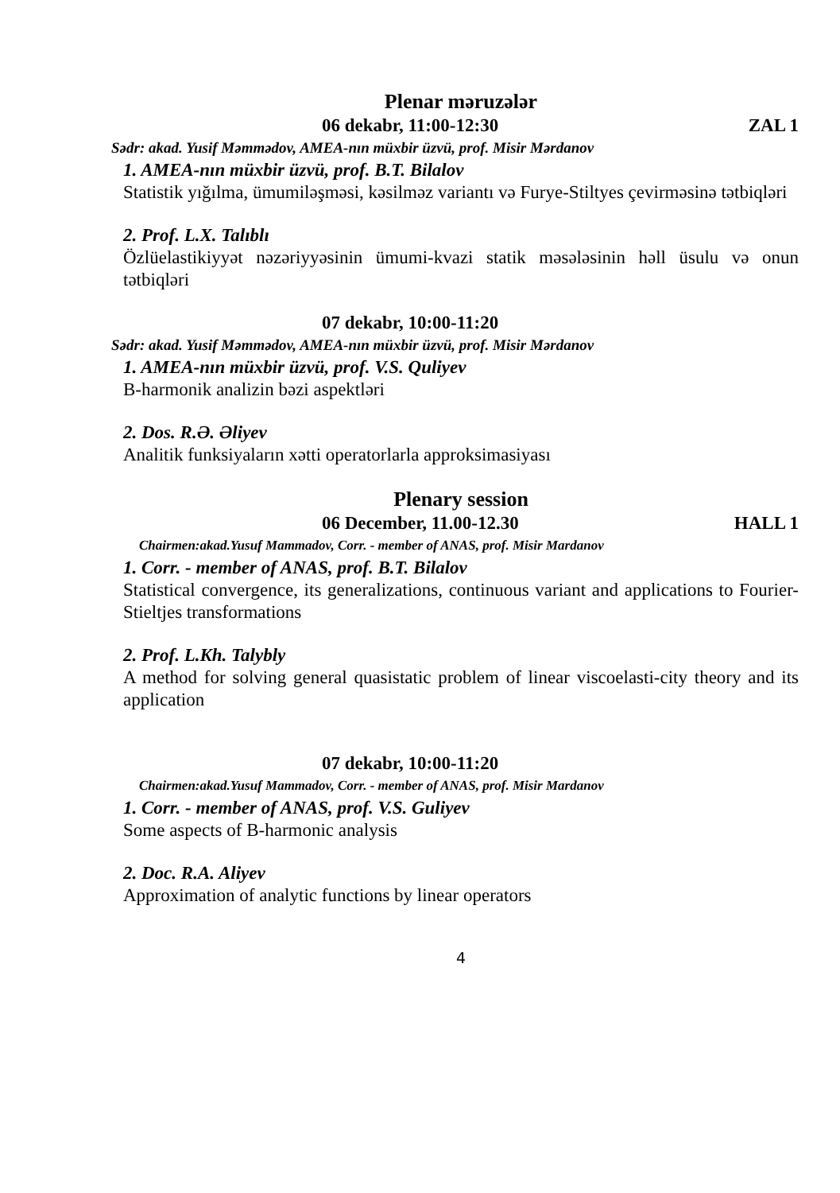Plenar məruzələr
06 dekabr, 11:00-12:30 ZAL 1
Sədr: akad. Yusif Məmmədov, AMEA-nın müxbir üzvü, prof. Misir Mərdanov
1. AMEA-nın müxbir üzvü, prof. B.T. Bilalov
Statistik yığılma, ümumiləşməsi, kəsilməz variantı və Furye-Stiltyes çevirməsinə tətbiqləri
2. Prof. L.X. Talıblı
Özlüelastikiyyət nəzəriyyəsinin ümumi-kvazi statik məsələsinin həll üsulu və onun tətbiqləri
07 dekabr, 10:00-11:20
Sədr: akad. Yusif Məmmədov, AMEA-nın müxbir üzvü, prof. Misir Mərdanov
1. AMEA-nın müxbir üzvü, prof. V.S. Quliyev
B-harmonik analizin bəzi aspektləri
2. Dos. R.Ə. Əliyev
Analitik funksiyaların xətti operatorlarla approksimasiyası
Plenary session
06 December, 11.00-12.30 HALL 1
Chairmen:akad.Yusuf Mammadov, Corr. - member of ANAS, prof. Misir Mardanov
1. Corr. - member of ANAS, prof. B.T. Bilalov
Statistical convergence, its generalizations, continuous variant and applications to Fourier-Stieltjes transformations
2. Prof. L.Kh. Talybly
A method for solving general quasistatic problem of linear viscoelasti-city theory and its application
07 dekabr, 10:00-11:20
Chairmen:akad.Yusuf Mammadov, Corr. - member of ANAS, prof. Misir Mardanov
1. Corr. - member of ANAS, prof. V.S. Guliyev
Some aspects of B-harmonic analysis
2. Doc. R.A. Aliyev
Approximation of analytic functions by linear operators
4